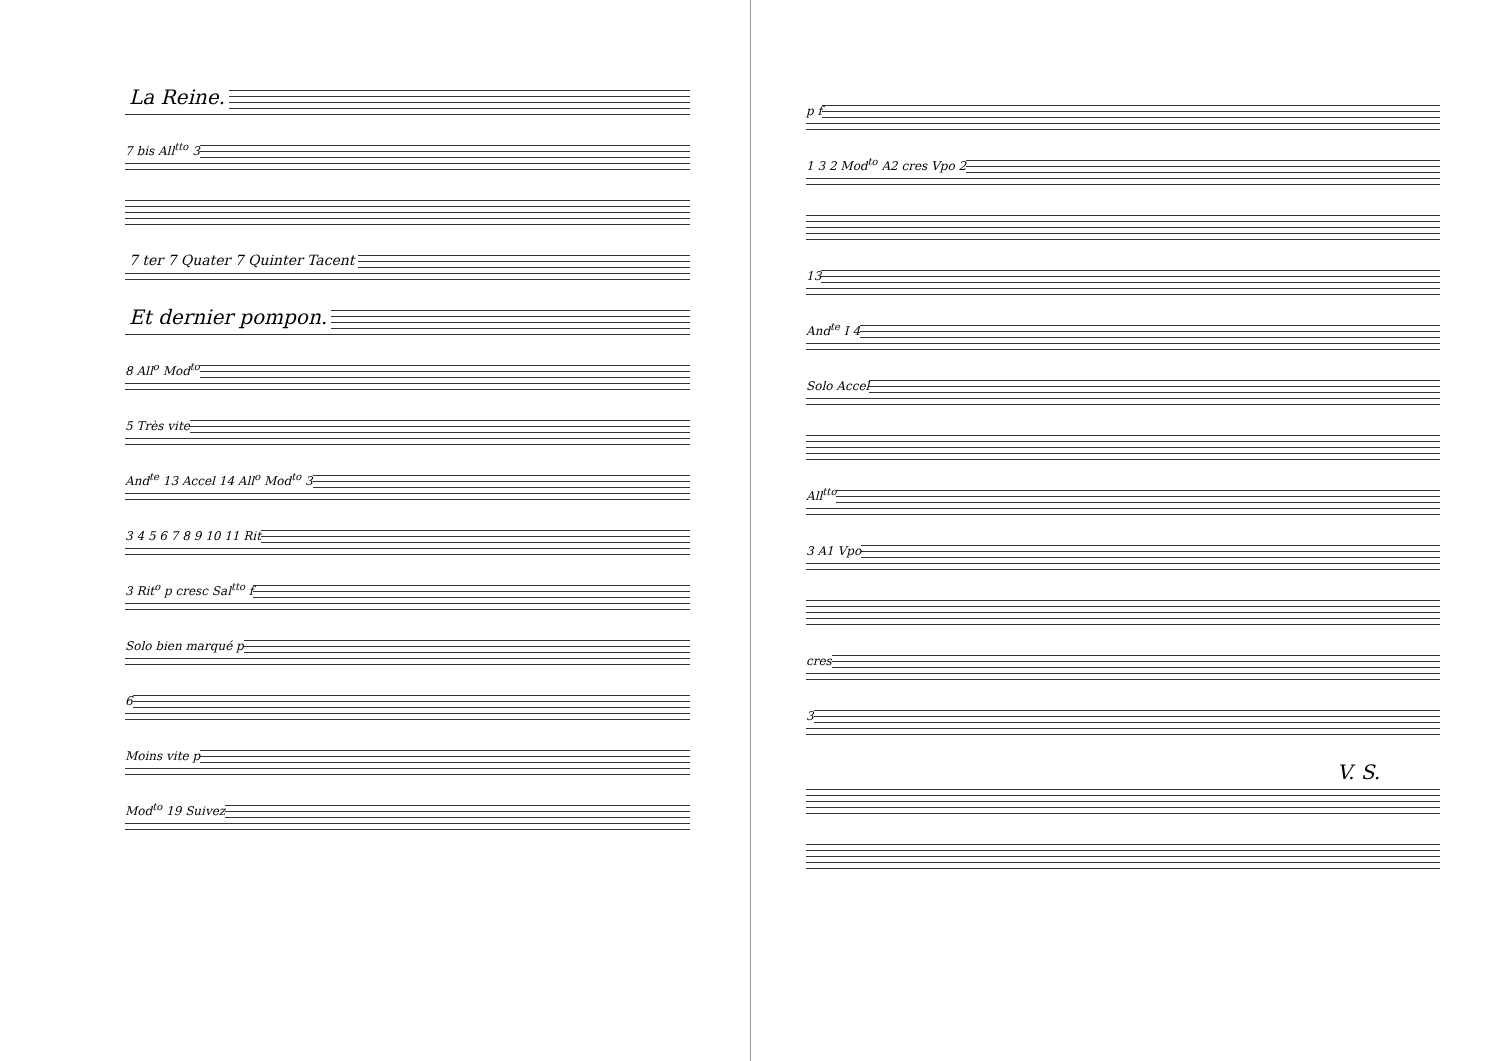La Reine.
7 bis All<sup>tto</sup> 3
7 ter 7 Quater 7 Quinter Tacent
Et dernier pompon.
8 All<sup>o</sup> Mod<sup>to</sup>
5 Très vite
And<sup>te</sup> 13 Accel 14 All<sup>o</sup> Mod<sup>to</sup> 3
3 4 5 6 7 8 9 10 11 Rit
3 Rit<sup>o</sup> p cresc Sal<sup>tto</sup> f
Solo bien marqué p
6
Moins vite p
Mod<sup>to</sup> 19 Suivez
p f
1 3 2 Mod<sup>to</sup> A2 cres Vpo 2
13
And<sup>te</sup> I 4
Solo Accel
All<sup>tto</sup>
3 A1 Vpo
cres
3
V. S.